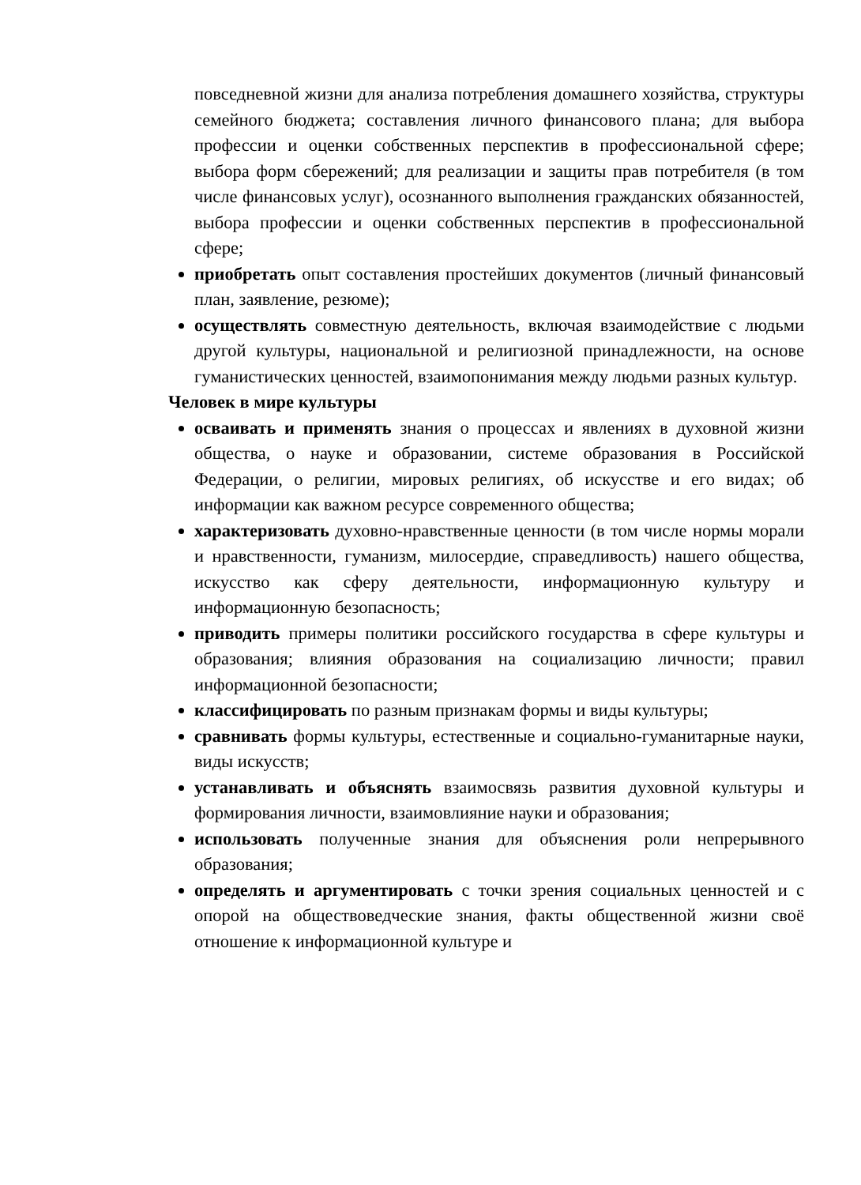повседневной жизни для анализа потребления домашнего хозяйства, структуры семейного бюджета; составления личного финансового плана; для выбора профессии и оценки собственных перспектив в профессиональной сфере; выбора форм сбережений; для реализации и защиты прав потребителя (в том числе финансовых услуг), осознанного выполнения гражданских обязанностей, выбора профессии и оценки собственных перспектив в профессиональной сфере;
приобретать опыт составления простейших документов (личный финансовый план, заявление, резюме);
осуществлять совместную деятельность, включая взаимодействие с людьми другой культуры, национальной и религиозной принадлежности, на основе гуманистических ценностей, взаимопонимания между людьми разных культур.
Человек в мире культуры
осваивать и применять знания о процессах и явлениях в духовной жизни общества, о науке и образовании, системе образования в Российской Федерации, о религии, мировых религиях, об искусстве и его видах; об информации как важном ресурсе современного общества;
характеризовать духовно-нравственные ценности (в том числе нормы морали и нравственности, гуманизм, милосердие, справедливость) нашего общества, искусство как сферу деятельности, информационную культуру и информационную безопасность;
приводить примеры политики российского государства в сфере культуры и образования; влияния образования на социализацию личности; правил информационной безопасности;
классифицировать по разным признакам формы и виды культуры;
сравнивать формы культуры, естественные и социально-гуманитарные науки, виды искусств;
устанавливать и объяснять взаимосвязь развития духовной культуры и формирования личности, взаимовлияние науки и образования;
использовать полученные знания для объяснения роли непрерывного образования;
определять и аргументировать с точки зрения социальных ценностей и с опорой на обществоведческие знания, факты общественной жизни своё отношение к информационной культуре и